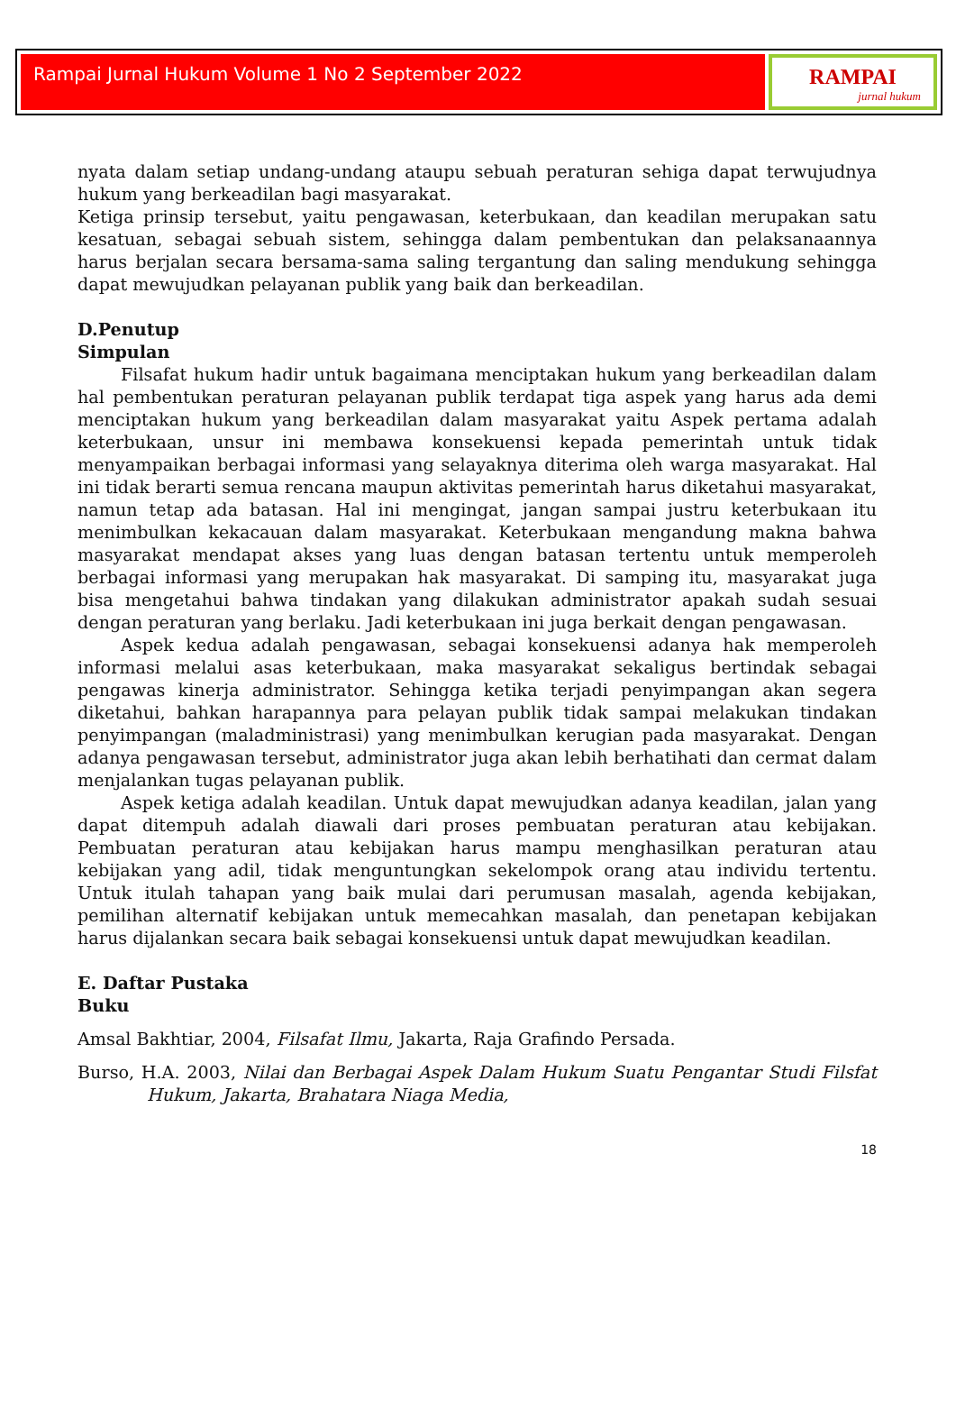Rampai Jurnal Hukum Volume 1 No 2 September 2022
RAMPAI
jurnal hukum
nyata dalam setiap undang-undang ataupu sebuah peraturan sehiga dapat terwujudnya hukum yang berkeadilan bagi masyarakat.
Ketiga prinsip tersebut, yaitu pengawasan, keterbukaan, dan keadilan merupakan satu kesatuan, sebagai sebuah sistem, sehingga dalam pembentukan dan pelaksanaannya harus berjalan secara bersama-sama saling tergantung dan saling mendukung sehingga dapat mewujudkan pelayanan publik yang baik dan berkeadilan.
D.Penutup
Simpulan
Filsafat hukum hadir untuk bagaimana menciptakan hukum yang berkeadilan dalam hal pembentukan peraturan pelayanan publik terdapat tiga aspek yang harus ada demi menciptakan hukum yang berkeadilan dalam masyarakat yaitu Aspek pertama adalah keterbukaan, unsur ini membawa konsekuensi kepada pemerintah untuk tidak menyampaikan berbagai informasi yang selayaknya diterima oleh warga masyarakat. Hal ini tidak berarti semua rencana maupun aktivitas pemerintah harus diketahui masyarakat, namun tetap ada batasan. Hal ini mengingat, jangan sampai justru keterbukaan itu menimbulkan kekacauan dalam masyarakat. Keterbukaan mengandung makna bahwa masyarakat mendapat akses yang luas dengan batasan tertentu untuk memperoleh berbagai informasi yang merupakan hak masyarakat. Di samping itu, masyarakat juga bisa mengetahui bahwa tindakan yang dilakukan administrator apakah sudah sesuai dengan peraturan yang berlaku. Jadi keterbukaan ini juga berkait dengan pengawasan.
Aspek kedua adalah pengawasan, sebagai konsekuensi adanya hak memperoleh informasi melalui asas keterbukaan, maka masyarakat sekaligus bertindak sebagai pengawas kinerja administrator. Sehingga ketika terjadi penyimpangan akan segera diketahui, bahkan harapannya para pelayan publik tidak sampai melakukan tindakan penyimpangan (maladministrasi) yang menimbulkan kerugian pada masyarakat. Dengan adanya pengawasan tersebut, administrator juga akan lebih berhatihati dan cermat dalam menjalankan tugas pelayanan publik.
Aspek ketiga adalah keadilan. Untuk dapat mewujudkan adanya keadilan, jalan yang dapat ditempuh adalah diawali dari proses pembuatan peraturan atau kebijakan. Pembuatan peraturan atau kebijakan harus mampu menghasilkan peraturan atau kebijakan yang adil, tidak menguntungkan sekelompok orang atau individu tertentu. Untuk itulah tahapan yang baik mulai dari perumusan masalah, agenda kebijakan, pemilihan alternatif kebijakan untuk memecahkan masalah, dan penetapan kebijakan harus dijalankan secara baik sebagai konsekuensi untuk dapat mewujudkan keadilan.
E. Daftar Pustaka
Buku
Amsal Bakhtiar, 2004, Filsafat Ilmu, Jakarta, Raja Grafindo Persada.
Burso, H.A. 2003, Nilai dan Berbagai Aspek Dalam Hukum Suatu Pengantar Studi Filsfat Hukum, Jakarta, Brahatara Niaga Media,
18